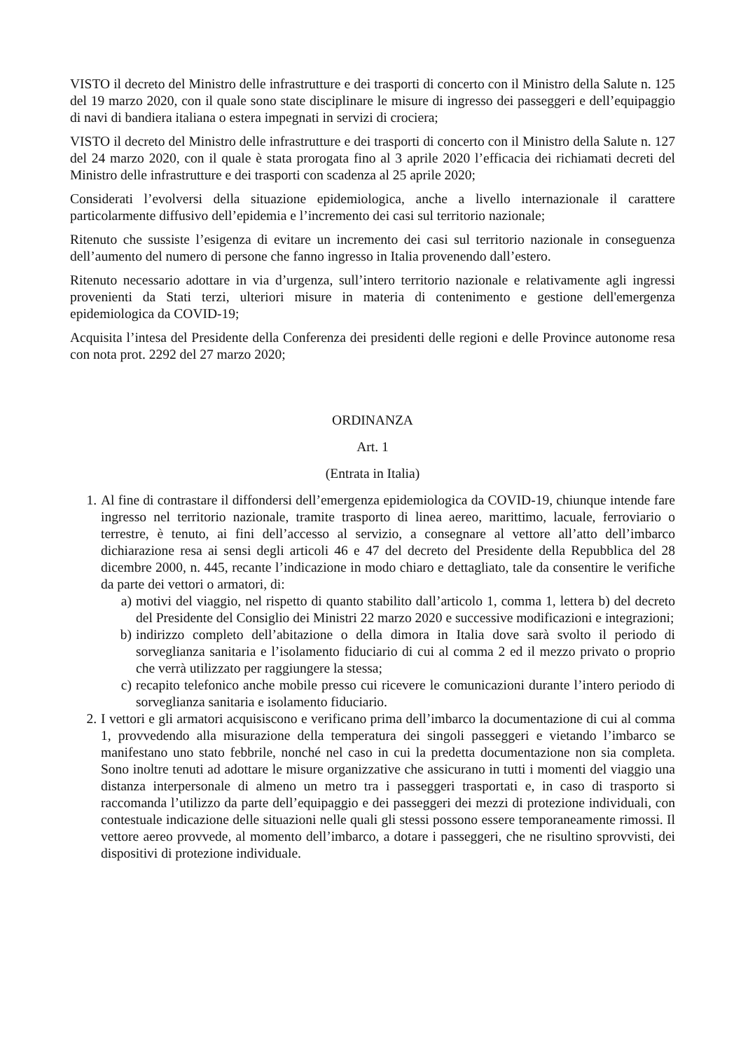VISTO il decreto del Ministro delle infrastrutture e dei trasporti di concerto con il Ministro della Salute n. 125 del 19 marzo 2020, con il quale sono state disciplinare le misure di ingresso dei passeggeri e dell’equipaggio di navi di bandiera italiana o estera impegnati in servizi di crociera;
VISTO il decreto del Ministro delle infrastrutture e dei trasporti di concerto con il Ministro della Salute n. 127 del 24 marzo 2020, con il quale è stata prorogata fino al 3 aprile 2020 l’efficacia dei richiamati decreti del Ministro delle infrastrutture e dei trasporti con scadenza al 25 aprile 2020;
Considerati l’evolversi della situazione epidemiologica, anche a livello internazionale il carattere particolarmente diffusivo dell’epidemia e l’incremento dei casi sul territorio nazionale;
Ritenuto che sussiste l’esigenza di evitare un incremento dei casi sul territorio nazionale in conseguenza dell’aumento del numero di persone che fanno ingresso in Italia provenendo dall’estero.
Ritenuto necessario adottare in via d’urgenza, sull’intero territorio nazionale e relativamente agli ingressi provenienti da Stati terzi, ulteriori misure in materia di contenimento e gestione dell'emergenza epidemiologica da COVID-19;
Acquisita l’intesa del Presidente della Conferenza dei presidenti delle regioni e delle Province autonome resa con nota prot. 2292 del 27 marzo 2020;
ORDINANZA
Art. 1
(Entrata in Italia)
1. Al fine di contrastare il diffondersi dell’emergenza epidemiologica da COVID-19, chiunque intende fare ingresso nel territorio nazionale, tramite trasporto di linea aereo, marittimo, lacuale, ferroviario o terrestre, è tenuto, ai fini dell’accesso al servizio, a consegnare al vettore all’atto dell’imbarco dichiarazione resa ai sensi degli articoli 46 e 47 del decreto del Presidente della Repubblica del 28 dicembre 2000, n. 445, recante l’indicazione in modo chiaro e dettagliato, tale da consentire le verifiche da parte dei vettori o armatori, di:
a) motivi del viaggio, nel rispetto di quanto stabilito dall’articolo 1, comma 1, lettera b) del decreto del Presidente del Consiglio dei Ministri 22 marzo 2020 e successive modificazioni e integrazioni;
b) indirizzo completo dell’abitazione o della dimora in Italia dove sarà svolto il periodo di sorveglianza sanitaria e l’isolamento fiduciario di cui al comma 2 ed il mezzo privato o proprio che verrà utilizzato per raggiungere la stessa;
c) recapito telefonico anche mobile presso cui ricevere le comunicazioni durante l’intero periodo di sorveglianza sanitaria e isolamento fiduciario.
2. I vettori e gli armatori acquisiscono e verificano prima dell’imbarco la documentazione di cui al comma 1, provvedendo alla misurazione della temperatura dei singoli passeggeri e vietando l’imbarco se manifestano uno stato febbrile, nonché nel caso in cui la predetta documentazione non sia completa. Sono inoltre tenuti ad adottare le misure organizzative che assicurano in tutti i momenti del viaggio una distanza interpersonale di almeno un metro tra i passeggeri trasportati e, in caso di trasporto si raccomanda l’utilizzo da parte dell’equipaggio e dei passeggeri dei mezzi di protezione individuali, con contestuale indicazione delle situazioni nelle quali gli stessi possono essere temporaneamente rimossi. Il vettore aereo provvede, al momento dell’imbarco, a dotare i passeggeri, che ne risultino sprovvisti, dei dispositivi di protezione individuale.